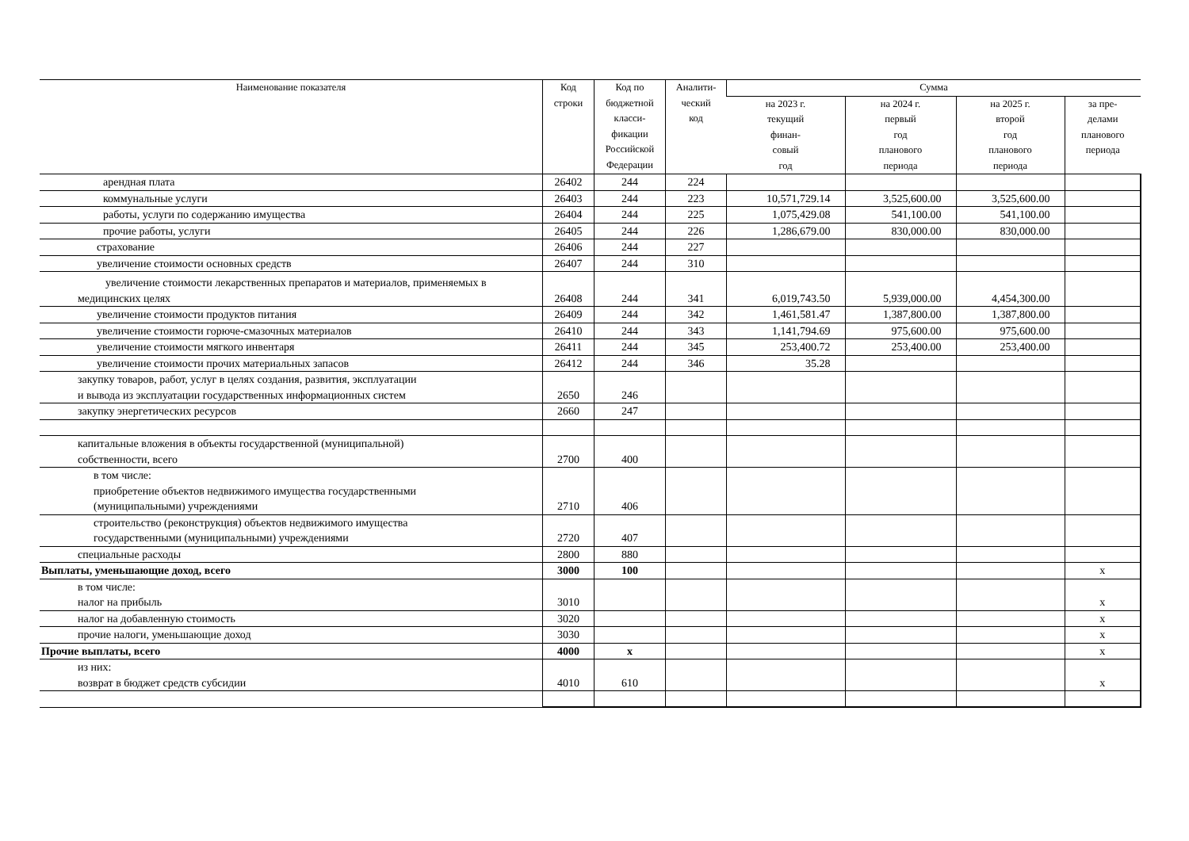| Наименование показателя | Код строки | Код по бюджетной класси- фикации Российской Федерации | Аналити- ческий код | Сумма | | | |
| --- | --- | --- | --- | --- | --- | --- | --- |
| | | | | на 2023 г. текущий финан- совый год | на 2024 г. первый год планового периода | на 2025 г. второй год планового периода | за пре- делами планового периода |
| арендная плата | 26402 | 244 | 224 | | | | |
| коммунальные услуги | 26403 | 244 | 223 | 10,571,729.14 | 3,525,600.00 | 3,525,600.00 | |
| работы, услуги по содержанию имущества | 26404 | 244 | 225 | 1,075,429.08 | 541,100.00 | 541,100.00 | |
| прочие работы, услуги | 26405 | 244 | 226 | 1,286,679.00 | 830,000.00 | 830,000.00 | |
| страхование | 26406 | 244 | 227 | | | | |
| увеличение стоимости основных средств | 26407 | 244 | 310 | | | | |
| увеличение стоимости лекарственных препаратов и материалов, применяемых в медицинских целях | 26408 | 244 | 341 | 6,019,743.50 | 5,939,000.00 | 4,454,300.00 | |
| увеличение стоимости продуктов питания | 26409 | 244 | 342 | 1,461,581.47 | 1,387,800.00 | 1,387,800.00 | |
| увеличение стоимости горюче-смазочных материалов | 26410 | 244 | 343 | 1,141,794.69 | 975,600.00 | 975,600.00 | |
| увеличение стоимости мягкого инвентаря | 26411 | 244 | 345 | 253,400.72 | 253,400.00 | 253,400.00 | |
| увеличение стоимости прочих материальных запасов | 26412 | 244 | 346 | 35.28 | | | |
| закупку товаров, работ, услуг в целях создания, развития, эксплуатации и вывода из эксплуатации государственных информационных систем | 2650 | 246 | | | | | |
| закупку энергетических ресурсов | 2660 | 247 | | | | | |
| капитальные вложения в объекты государственной (муниципальной) собственности, всего | 2700 | 400 | | | | | |
| в том числе: приобретение объектов недвижимого имущества государственными (муниципальными) учреждениями | 2710 | 406 | | | | | |
| строительство (реконструкция) объектов недвижимого имущества государственными (муниципальными) учреждениями | 2720 | 407 | | | | | |
| специальные расходы | 2800 | 880 | | | | | |
| Выплаты, уменьшающие доход, всего | 3000 | 100 | | | | | x |
| в том числе: налог на прибыль | 3010 | | | | | | x |
| налог на добавленную стоимость | 3020 | | | | | | x |
| прочие налоги, уменьшающие доход | 3030 | | | | | | x |
| Прочие выплаты, всего | 4000 | x | | | | | x |
| из них: возврат в бюджет средств субсидии | 4010 | 610 | | | | | x |